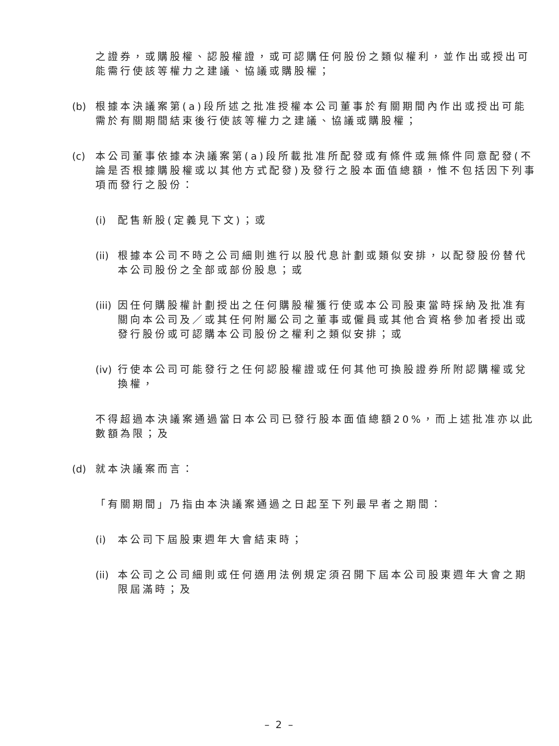之證券，或購股權、認股權證，或可認購任何股份之類似權利，並作出或授出可能需行使該等權力之建議、協議或購股權；
(b)
根據本決議案第(a)段所述之批准授權本公司董事於有關期間內作出或授出可能需於有關期間結束後行使該等權力之建議、協議或購股權；
(c)
本公司董事依據本決議案第(a)段所載批准所配發或有條件或無條件同意配發(不論是否根據購股權或以其他方式配發)及發行之股本面值總額，惟不包括因下列事項而發行之股份：
(i)
配售新股(定義見下文)；或
(ii)
根據本公司不時之公司細則進行以股代息計劃或類似安排，以配發股份替代本公司股份之全部或部份股息；或
(iii)
因任何購股權計劃授出之任何購股權獲行使或本公司股東當時採納及批准有關向本公司及／或其任何附屬公司之董事或僱員或其他合資格參加者授出或發行股份或可認購本公司股份之權利之類似安排；或
(iv)
行使本公司可能發行之任何認股權證或任何其他可換股證券所附認購權或兌換權，
不得超過本決議案通過當日本公司已發行股本面值總額20%，而上述批准亦以此數額為限；及
(d)
就本決議案而言：
「有關期間」乃指由本決議案通過之日起至下列最早者之期間：
(i)
本公司下屆股東週年大會結束時；
(ii)
本公司之公司細則或任何適用法例規定須召開下屆本公司股東週年大會之期限屆滿時；及
– 2 –